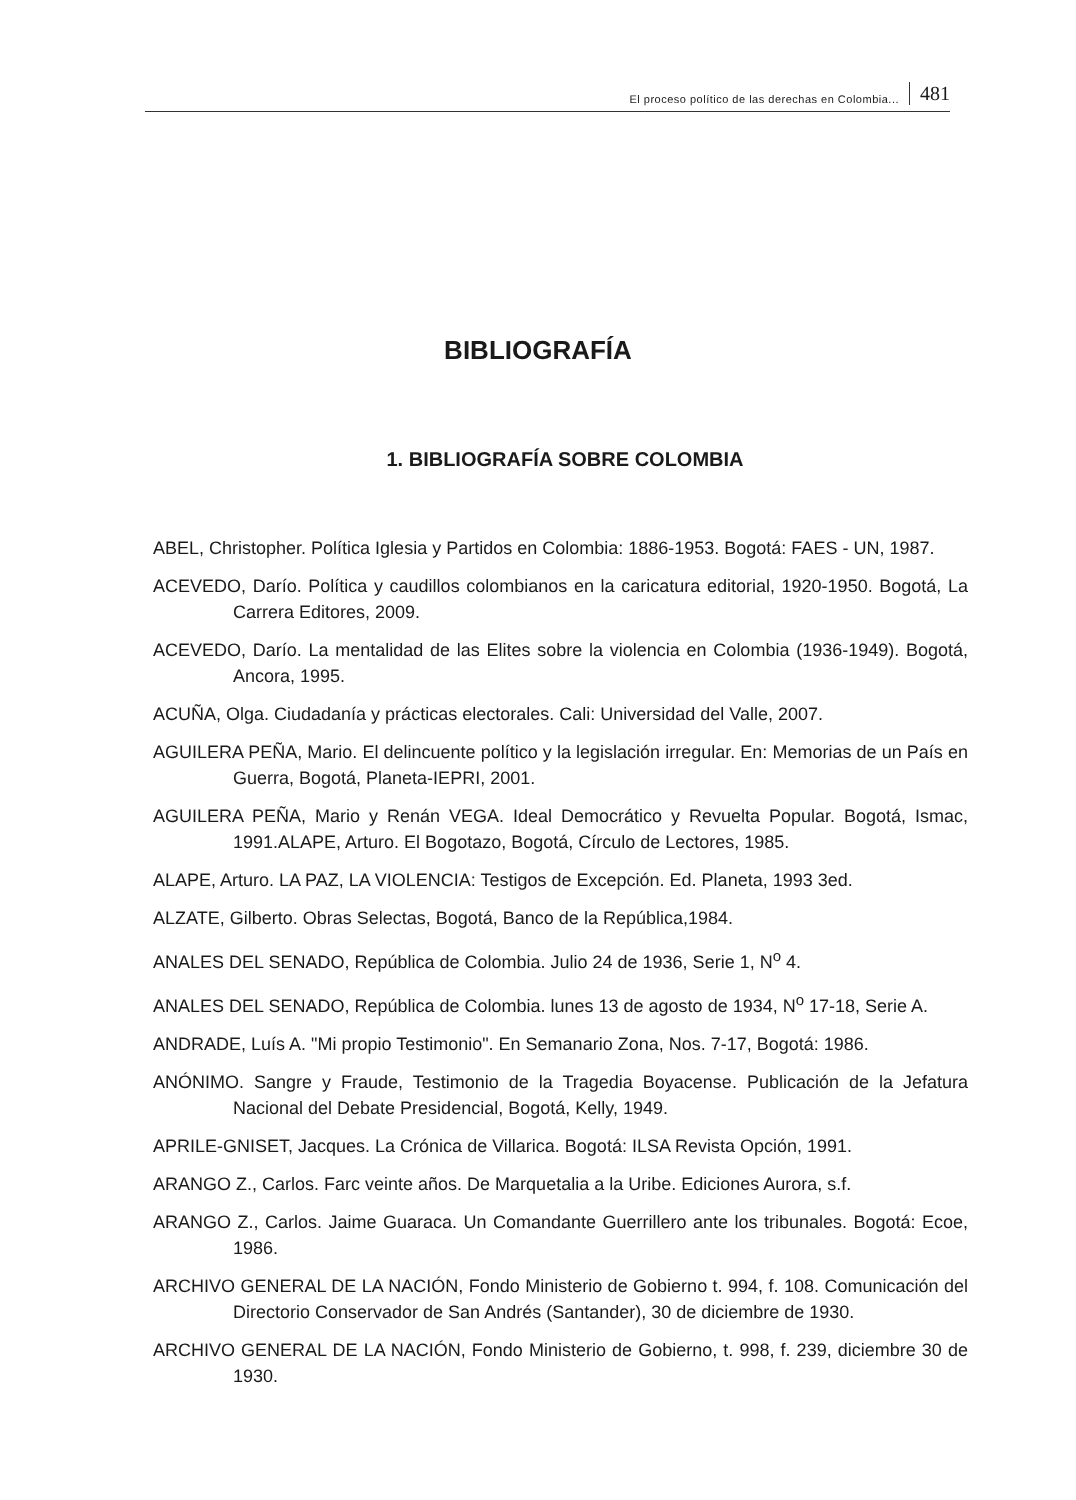El proceso político de las derechas en Colombia... 481
BIBLIOGRAFÍA
1. BIBLIOGRAFÍA SOBRE COLOMBIA
ABEL, Christopher. Política Iglesia y Partidos en Colombia: 1886-1953. Bogotá: FAES - UN, 1987.
ACEVEDO, Darío. Política y caudillos colombianos en la caricatura editorial, 1920-1950. Bogotá, La Carrera Editores, 2009.
ACEVEDO, Darío. La mentalidad de las Elites sobre la violencia en Colombia (1936-1949). Bogotá, Ancora, 1995.
ACUÑA, Olga. Ciudadanía y prácticas electorales. Cali: Universidad del Valle, 2007.
AGUILERA PEÑA, Mario. El delincuente político y la legislación irregular. En: Memorias de un País en Guerra, Bogotá, Planeta-IEPRI, 2001.
AGUILERA PEÑA, Mario y Renán VEGA. Ideal Democrático y Revuelta Popular. Bogotá, Ismac, 1991.ALAPE, Arturo. El Bogotazo, Bogotá, Círculo de Lectores, 1985.
ALAPE, Arturo. LA PAZ, LA VIOLENCIA: Testigos de Excepción. Ed. Planeta, 1993 3ed.
ALZATE, Gilberto. Obras Selectas, Bogotá, Banco de la República,1984.
ANALES DEL SENADO, República de Colombia. Julio 24 de 1936, Serie 1, N<sup>o</sup> 4.
ANALES DEL SENADO, República de Colombia. lunes 13 de agosto de 1934, N<sup>o</sup> 17-18, Serie A.
ANDRADE, Luís A. "Mi propio Testimonio". En Semanario Zona, Nos. 7-17, Bogotá: 1986.
ANÓNIMO. Sangre y Fraude, Testimonio de la Tragedia Boyacense. Publicación de la Jefatura Nacional del Debate Presidencial, Bogotá, Kelly, 1949.
APRILE-GNISET, Jacques. La Crónica de Villarica. Bogotá: ILSA Revista Opción, 1991.
ARANGO Z., Carlos. Farc veinte años. De Marquetalia a la Uribe. Ediciones Aurora, s.f.
ARANGO Z., Carlos. Jaime Guaraca. Un Comandante Guerrillero ante los tribunales. Bogotá: Ecoe, 1986.
ARCHIVO GENERAL DE LA NACIÓN, Fondo Ministerio de Gobierno t. 994, f. 108. Comunicación del Directorio Conservador de San Andrés (Santander), 30 de diciembre de 1930.
ARCHIVO GENERAL DE LA NACIÓN, Fondo Ministerio de Gobierno, t. 998, f. 239, diciembre 30 de 1930.